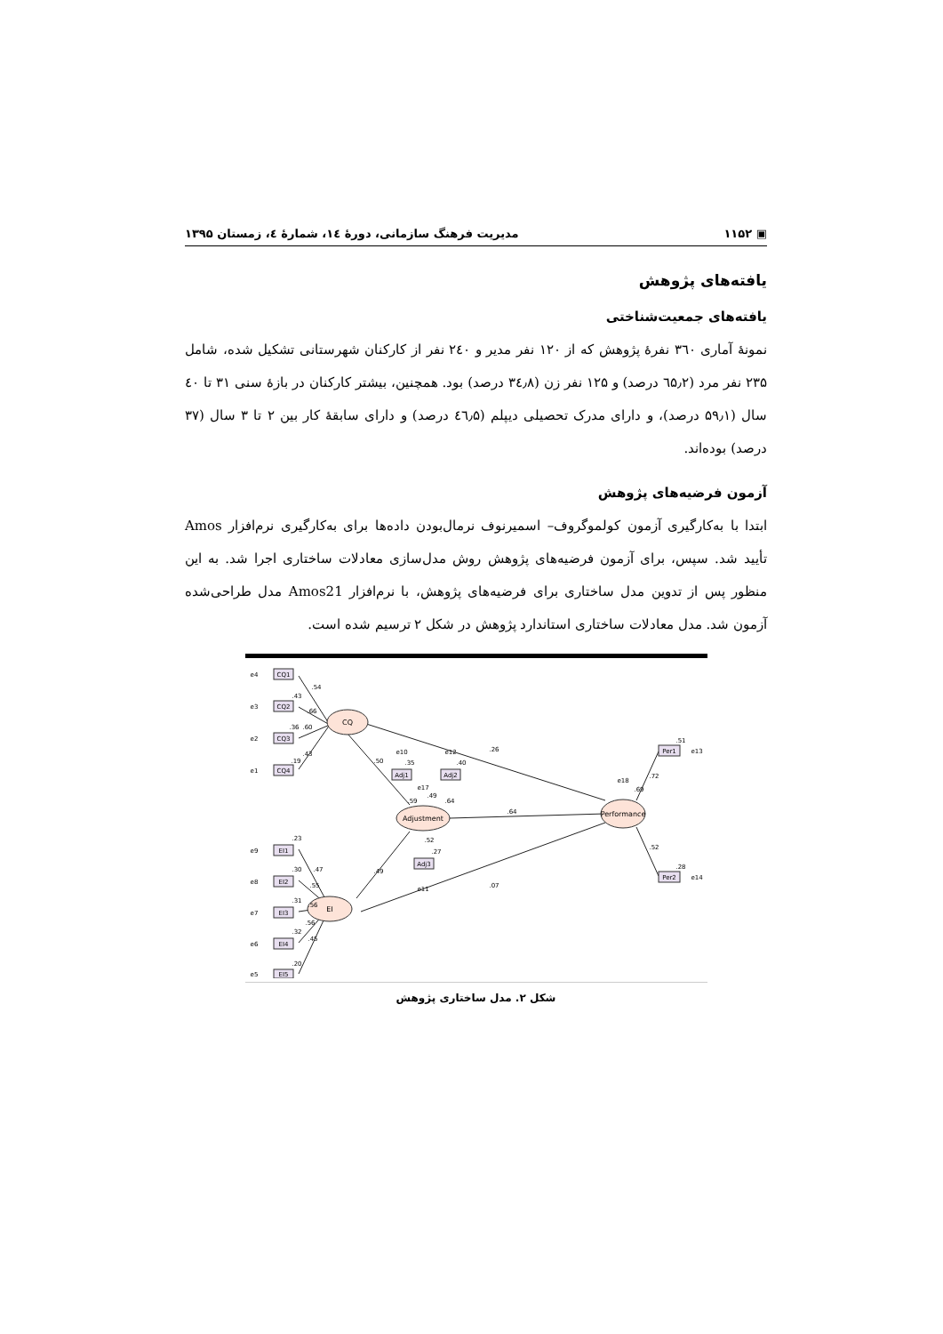▣ ۱۱۵۲ مدیریت فرهنگ سازمانی، دورهٔ ۱٤، شمارهٔ ٤، زمستان ۱۳۹۵
یافته‌های پژوهش
یافته‌های جمعیت‌شناختی
نمونهٔ آماری ۳٦۰ نفرهٔ پژوهش که از ۱۲۰ نفر مدیر و ۲٤۰ نفر از کارکنان شهرستانی تشکیل شده، شامل ۲۳۵ نفر مرد (٦۵٫۲ درصد) و ۱۲۵ نفر زن (۳٤٫۸ درصد) بود. همچنین، بیشتر کارکنان در بازهٔ سنی ۳۱ تا ٤۰ سال (۵۹٫۱ درصد)، و دارای مدرک تحصیلی دیپلم (٤٦٫۵ درصد) و دارای سابقهٔ کار بین ۲ تا ۳ سال (۳۷ درصد) بوده‌اند.
آزمون فرضیه‌های پژوهش
ابتدا با به‌کارگیری آزمون کولموگروف– اسمیرنوف نرمال‌بودن داده‌ها برای به‌کارگیری نرم‌افزار Amos تأیید شد. سپس، برای آزمون فرضیه‌های پژوهش روش مدل‌سازی معادلات ساختاری اجرا شد. به این منظور پس از تدوین مدل ساختاری برای فرضیه‌های پژوهش، با نرم‌افزار Amos21 مدل طراحی‌شده آزمون شد. مدل معادلات ساختاری استاندارد پژوهش در شکل ۲ ترسیم شده است.
CQ
Adjustment
EI
Performance
CQ1
CQ2
CQ3
CQ4
EI1
EI2
EI3
EI4
EI5
Adj1
Adj2
Adj3
Per1
Per2
e4
e3
e2
e1
e9
e8
e7
e6
e5
e10
e12
e17
e11
e18
e13
e14
.54
.43
.66
.36
.60
.43
.19
.50
.26
.64
.49
.07
.35
.40
.59
.49
.64
.52
.27
.69
.72
.52
.51
.28
.23
.47
.30
.55
.31
.56
.56
.32
.45
.20
شکل ۲. مدل ساختاری پژوهش